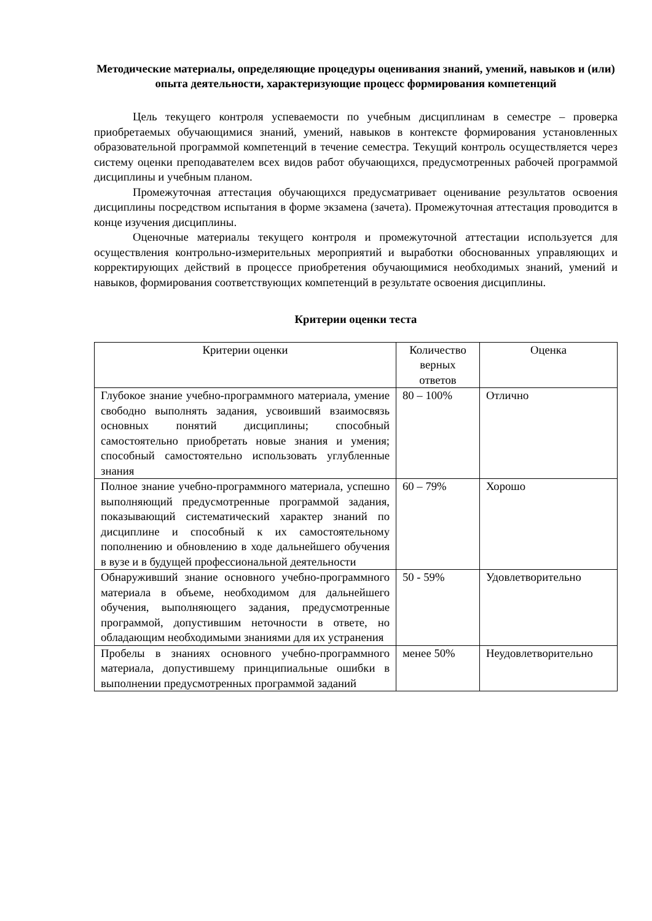Методические материалы, определяющие процедуры оценивания знаний, умений, навыков и (или) опыта деятельности, характеризующие процесс формирования компетенций
Цель текущего контроля успеваемости по учебным дисциплинам в семестре – проверка приобретаемых обучающимися знаний, умений, навыков в контексте формирования установленных образовательной программой компетенций в течение семестра. Текущий контроль осуществляется через систему оценки преподавателем всех видов работ обучающихся, предусмотренных рабочей программой дисциплины и учебным планом.
Промежуточная аттестация обучающихся предусматривает оценивание результатов освоения дисциплины посредством испытания в форме экзамена (зачета). Промежуточная аттестация проводится в конце изучения дисциплины.
Оценочные материалы текущего контроля и промежуточной аттестации используется для осуществления контрольно-измерительных мероприятий и выработки обоснованных управляющих и корректирующих действий в процессе приобретения обучающимися необходимых знаний, умений и навыков, формирования соответствующих компетенций в результате освоения дисциплины.
Критерии оценки теста
| Критерии оценки | Количество верных ответов | Оценка |
| Глубокое знание учебно-программного материала, умение свободно выполнять задания, усвоивший взаимосвязь основных понятий дисциплины; способный самостоятельно приобретать новые знания и умения; способный самостоятельно использовать углубленные знания | 80 – 100% | Отлично |
| Полное знание учебно-программного материала, успешно выполняющий предусмотренные программой задания, показывающий систематический характер знаний по дисциплине и способный к их самостоятельному пополнению и обновлению в ходе дальнейшего обучения в вузе и в будущей профессиональной деятельности | 60 – 79% | Хорошо |
| Обнаруживший знание основного учебно-программного материала в объеме, необходимом для дальнейшего обучения, выполняющего задания, предусмотренные программой, допустившим неточности в ответе, но обладающим необходимыми знаниями для их устранения | 50 - 59% | Удовлетворительно |
| Пробелы в знаниях основного учебно-программного материала, допустившему принципиальные ошибки в выполнении предусмотренных программой заданий | менее 50% | Неудовлетворительно |